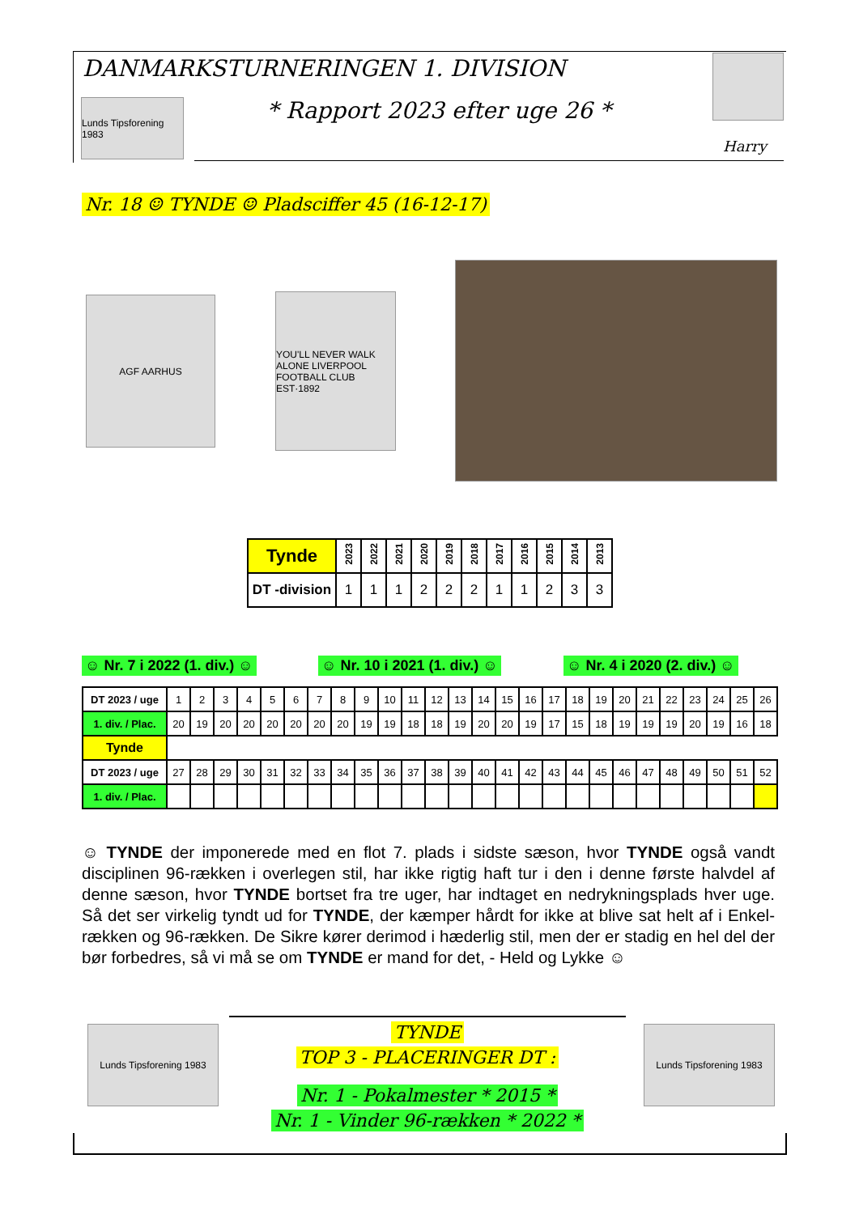DANMARKSTURNERINGEN 1. DIVISION
Lunds Tipsforening 1983
* Rapport 2023 efter uge 26 *
Harry
Nr. 18 ☺ TYNDE ☺ Pladsciffer 45 (16-12-17)
AGF AARHUS
YOU'LL NEVER WALK ALONE LIVERPOOL FOOTBALL CLUB EST·1892
| Tynde | 2023 | 2022 | 2021 | 2020 | 2019 | 2018 | 2017 | 2016 | 2015 | 2014 | 2013 |
| DT -division | 1 | 1 | 1 | 2 | 2 | 2 | 1 | 1 | 2 | 3 | 3 |
☺ Nr. 7 i 2022 (1. div.) ☺ ☺ Nr. 10 i 2021 (1. div.) ☺ ☺ Nr. 4 i 2020 (2. div.) ☺
| DT 2023 / uge | 1 | 2 | 3 | 4 | 5 | 6 | 7 | 8 | 9 | 10 | 11 | 12 | 13 | 14 | 15 | 16 | 17 | 18 | 19 | 20 | 21 | 22 | 23 | 24 | 25 | 26 |
| 1. div. / Plac. | 20 | 19 | 20 | 20 | 20 | 20 | 20 | 20 | 19 | 19 | 18 | 18 | 19 | 20 | 20 | 19 | 17 | 15 | 18 | 19 | 19 | 19 | 20 | 19 | 16 | 18 |
| Tynde | | | | | | | | | | | | | | | | | | | | | | | | | | |
| DT 2023 / uge | 27 | 28 | 29 | 30 | 31 | 32 | 33 | 34 | 35 | 36 | 37 | 38 | 39 | 40 | 41 | 42 | 43 | 44 | 45 | 46 | 47 | 48 | 49 | 50 | 51 | 52 |
| 1. div. / Plac. | | | | | | | | | | | | | | | | | | | | | | | | | | |
☺ TYNDE der imponerede med en flot 7. plads i sidste sæson, hvor TYNDE også vandt disciplinen 96-rækken i overlegen stil, har ikke rigtig haft tur i den i denne første halvdel af denne sæson, hvor TYNDE bortset fra tre uger, har indtaget en nedrykningsplads hver uge. Så det ser virkelig tyndt ud for TYNDE, der kæmper hårdt for ikke at blive sat helt af i Enkel-rækken og 96-rækken. De Sikre kører derimod i hæderlig stil, men der er stadig en hel del der bør forbedres, så vi må se om TYNDE er mand for det, - Held og Lykke ☺
Lunds Tipsforening 1983
Lunds Tipsforening 1983
TYNDE
TOP 3 - PLACERINGER DT :
Nr. 1 - Pokalmester * 2015 *
Nr. 1 - Vinder 96-rækken * 2022 *